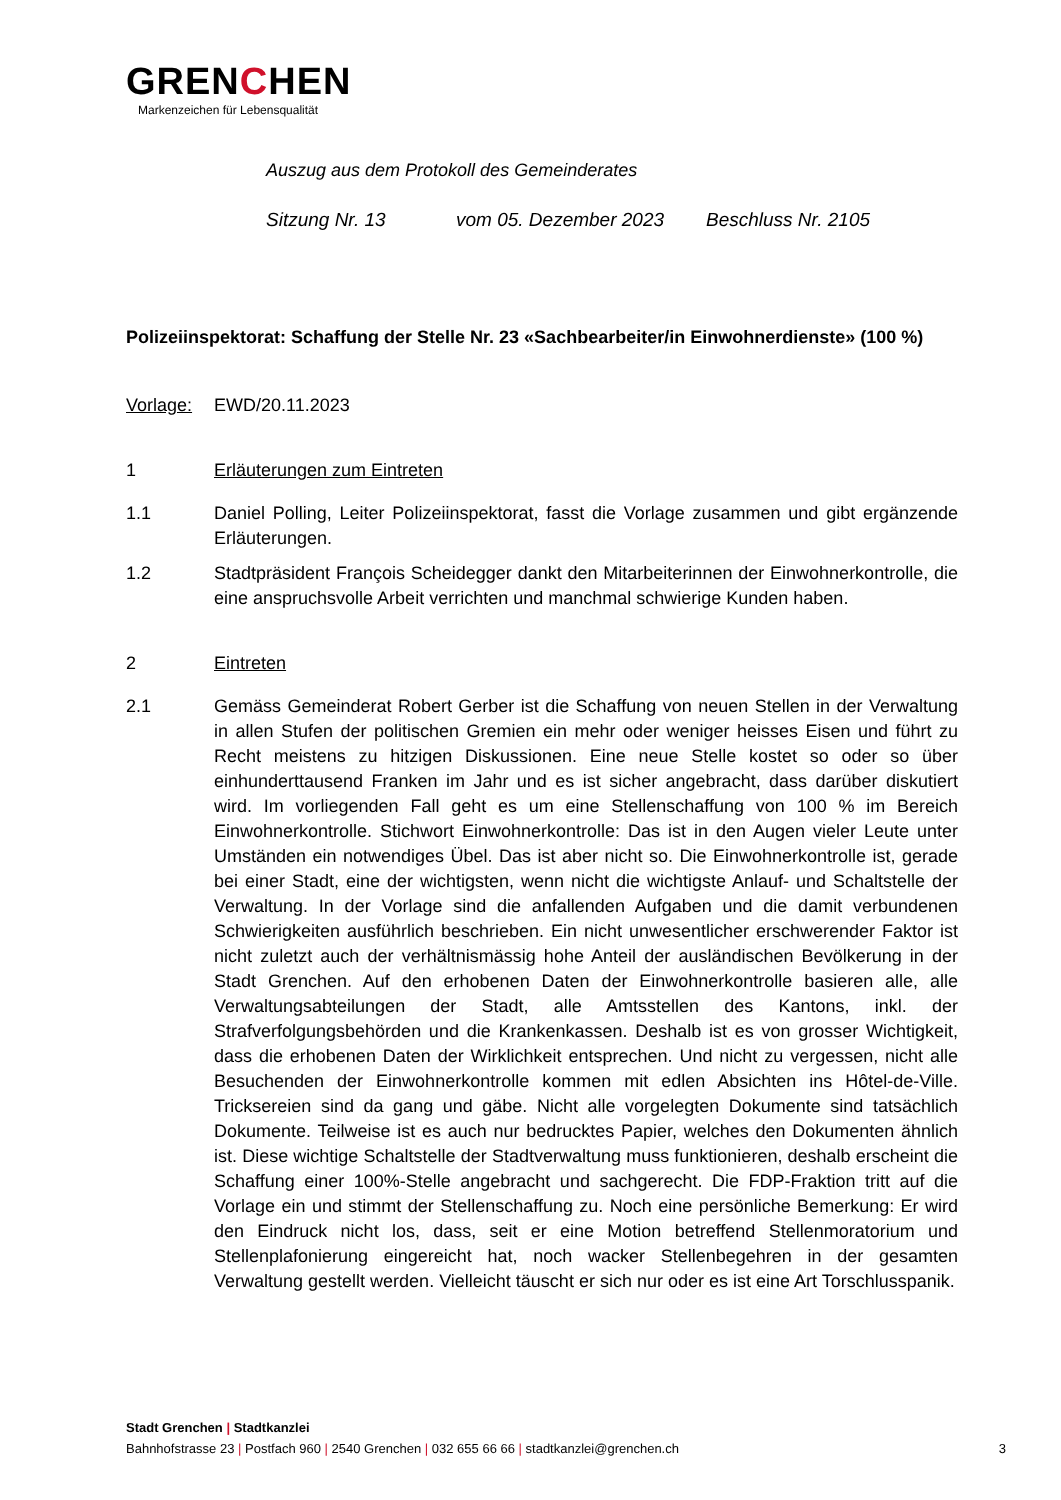GRENCHEN
Markenzeichen für Lebensqualität
Auszug aus dem Protokoll des Gemeinderates
Sitzung Nr. 13 vom 05. Dezember 2023 Beschluss Nr. 2105
Polizeiinspektorat: Schaffung der Stelle Nr. 23 «Sachbearbeiter/in Einwohnerdienste» (100 %)
Vorlage: EWD/20.11.2023
1 Erläuterungen zum Eintreten
1.1 Daniel Polling, Leiter Polizeiinspektorat, fasst die Vorlage zusammen und gibt ergänzende Erläuterungen.
1.2 Stadtpräsident François Scheidegger dankt den Mitarbeiterinnen der Einwohnerkontrolle, die eine anspruchsvolle Arbeit verrichten und manchmal schwierige Kunden haben.
2 Eintreten
2.1 Gemäss Gemeinderat Robert Gerber ist die Schaffung von neuen Stellen in der Verwaltung in allen Stufen der politischen Gremien ein mehr oder weniger heisses Eisen und führt zu Recht meistens zu hitzigen Diskussionen. Eine neue Stelle kostet so oder so über einhunderttausend Franken im Jahr und es ist sicher angebracht, dass darüber diskutiert wird. Im vorliegenden Fall geht es um eine Stellenschaffung von 100 % im Bereich Einwohnerkontrolle. Stichwort Einwohnerkontrolle: Das ist in den Augen vieler Leute unter Umständen ein notwendiges Übel. Das ist aber nicht so. Die Einwohnerkontrolle ist, gerade bei einer Stadt, eine der wichtigsten, wenn nicht die wichtigste Anlauf- und Schaltstelle der Verwaltung. In der Vorlage sind die anfallenden Aufgaben und die damit verbundenen Schwierigkeiten ausführlich beschrieben. Ein nicht unwesentlicher erschwerender Faktor ist nicht zuletzt auch der verhältnismässig hohe Anteil der ausländischen Bevölkerung in der Stadt Grenchen. Auf den erhobenen Daten der Einwohnerkontrolle basieren alle, alle Verwaltungsabteilungen der Stadt, alle Amtsstellen des Kantons, inkl. der Strafverfolgungsbehörden und die Krankenkassen. Deshalb ist es von grosser Wichtigkeit, dass die erhobenen Daten der Wirklichkeit entsprechen. Und nicht zu vergessen, nicht alle Besuchenden der Einwohnerkontrolle kommen mit edlen Absichten ins Hôtel-de-Ville. Tricksereien sind da gang und gäbe. Nicht alle vorgelegten Dokumente sind tatsächlich Dokumente. Teilweise ist es auch nur bedrucktes Papier, welches den Dokumenten ähnlich ist. Diese wichtige Schaltstelle der Stadtverwaltung muss funktionieren, deshalb erscheint die Schaffung einer 100%-Stelle angebracht und sachgerecht. Die FDP-Fraktion tritt auf die Vorlage ein und stimmt der Stellenschaffung zu. Noch eine persönliche Bemerkung: Er wird den Eindruck nicht los, dass, seit er eine Motion betreffend Stellenmoratorium und Stellenplafonierung eingereicht hat, noch wacker Stellenbegehren in der gesamten Verwaltung gestellt werden. Vielleicht täuscht er sich nur oder es ist eine Art Torschlusspanik.
Stadt Grenchen | Stadtkanzlei
Bahnhofstrasse 23 | Postfach 960 | 2540 Grenchen | 032 655 66 66 | stadtkanzlei@grenchen.ch 3